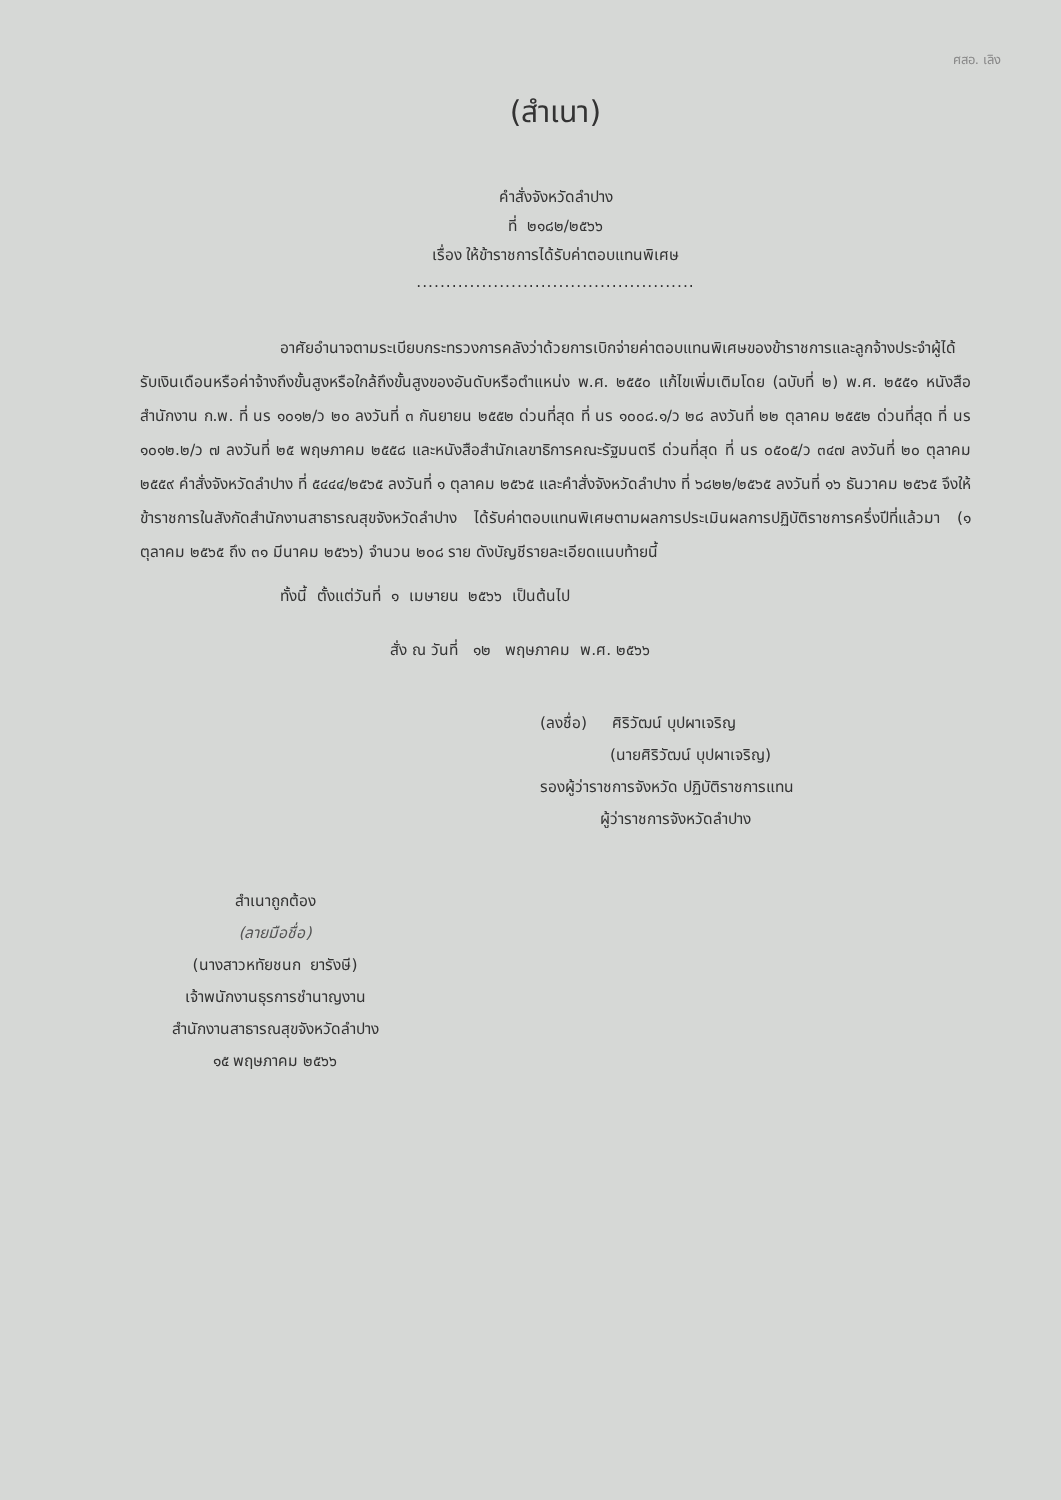ศสอ. เลิง
(สำเนา)
คำสั่งจังหวัดลำปาง
ที่ ๒๑๘๒/๒๕๖๖
เรื่อง ให้ข้าราชการได้รับค่าตอบแทนพิเศษ
...............................................
อาศัยอำนาจตามระเบียบกระทรวงการคลังว่าด้วยการเบิกจ่ายค่าตอบแทนพิเศษของข้าราชการและลูกจ้างประจำผู้ได้รับเงินเดือนหรือค่าจ้างถึงขั้นสูงหรือใกล้ถึงขั้นสูงของอันดับหรือตำแหน่ง พ.ศ. ๒๕๕๐ แก้ไขเพิ่มเติมโดย (ฉบับที่ ๒) พ.ศ. ๒๕๕๑ หนังสือสำนักงาน ก.พ. ที่ นร ๑๐๑๒/ว ๒๐ ลงวันที่ ๓ กันยายน ๒๕๕๒ ด่วนที่สุด ที่ นร ๑๐๐๘.๑/ว ๒๘ ลงวันที่ ๒๒ ตุลาคม ๒๕๕๒ ด่วนที่สุด ที่ นร ๑๐๑๒.๒/ว ๗ ลงวันที่ ๒๕ พฤษภาคม ๒๕๕๘ และหนังสือสำนักเลขาธิการคณะรัฐมนตรี ด่วนที่สุด ที่ นร ๐๕๐๕/ว ๓๔๗ ลงวันที่ ๒๐ ตุลาคม ๒๕๕๙ คำสั่งจังหวัดลำปาง ที่ ๕๔๔๔/๒๕๖๕ ลงวันที่ ๑ ตุลาคม ๒๕๖๕ และคำสั่งจังหวัดลำปาง ที่ ๖๘๒๒/๒๕๖๕ ลงวันที่ ๑๖ ธันวาคม ๒๕๖๕ จึงให้ข้าราชการในสังกัดสำนักงานสาธารณสุขจังหวัดลำปาง ได้รับค่าตอบแทนพิเศษตามผลการประเมินผลการปฏิบัติราชการครึ่งปีที่แล้วมา (๑ ตุลาคม ๒๕๖๕ ถึง ๓๑ มีนาคม ๒๕๖๖) จำนวน ๒๐๘ ราย ดังบัญชีรายละเอียดแนบท้ายนี้
ทั้งนี้ ตั้งแต่วันที่ ๑ เมษายน ๒๕๖๖ เป็นต้นไป
สั่ง ณ วันที่ ๑๒ พฤษภาคม พ.ศ. ๒๕๖๖
(ลงชื่อ) ศิริวัฒน์ บุปผาเจริญ
(นายศิริวัฒน์ บุปผาเจริญ)
รองผู้ว่าราชการจังหวัด ปฏิบัติราชการแทน
ผู้ว่าราชการจังหวัดลำปาง
สำเนาถูกต้อง
(ลายมือชื่อ)
(นางสาวหทัยชนก ยารังษี)
เจ้าพนักงานธุรการชำนาญงาน
สำนักงานสาธารณสุขจังหวัดลำปาง
๑๕ พฤษภาคม ๒๕๖๖